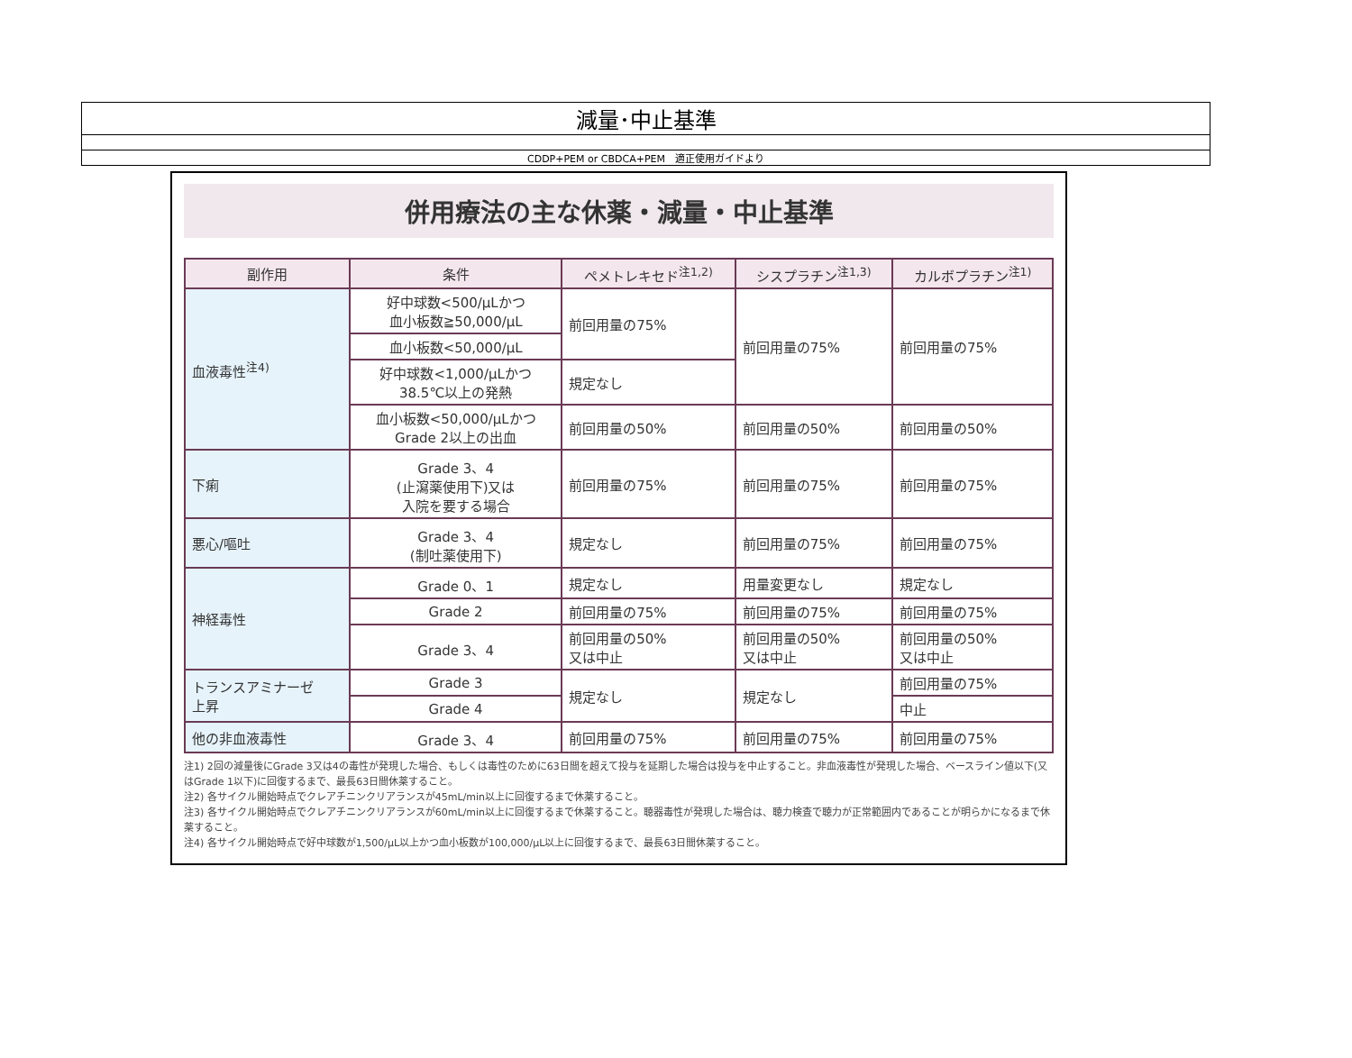| 減量･中止基準 |
| CDDP+PEM or CBDCA+PEM 適正使用ガイドより |
併用療法の主な休薬・減量・中止基準
| 副作用 | 条件 | ペメトレキセド<sup>注1,2)</sup> | シスプラチン<sup>注1,3)</sup> | カルボプラチン<sup>注1)</sup> |
| --- | --- | --- | --- | --- |
| 血液毒性<sup>注4)</sup> | 好中球数<500/μLかつ 血小板数≧50,000/μL | 前回用量の75% | 前回用量の75% | 前回用量の75% |
| | 血小板数<50,000/μL | | | |
| | 好中球数<1,000/μLかつ 38.5℃以上の発熱 | 規定なし | | |
| | 血小板数<50,000/μLかつ Grade 2以上の出血 | 前回用量の50% | 前回用量の50% | 前回用量の50% |
| 下痢 | Grade 3、4 (止瀉薬使用下)又は 入院を要する場合 | 前回用量の75% | 前回用量の75% | 前回用量の75% |
| 悪心/嘔吐 | Grade 3、4 (制吐薬使用下) | 規定なし | 前回用量の75% | 前回用量の75% |
| 神経毒性 | Grade 0、1 | 規定なし | 用量変更なし | 規定なし |
| | Grade 2 | 前回用量の75% | 前回用量の75% | 前回用量の75% |
| | Grade 3、4 | 前回用量の50% 又は中止 | 前回用量の50% 又は中止 | 前回用量の50% 又は中止 |
| トランスアミナーゼ 上昇 | Grade 3 | 規定なし | 規定なし | 前回用量の75% |
| | Grade 4 | | | 中止 |
| 他の非血液毒性 | Grade 3、4 | 前回用量の75% | 前回用量の75% | 前回用量の75% |
注1) 2回の減量後にGrade 3又は4の毒性が発現した場合、もしくは毒性のために63日間を超えて投与を延期した場合は投与を中止すること。非血液毒性が発現した場合、ベースライン値以下(又はGrade 1以下)に回復するまで、最長63日間休薬すること。
注2) 各サイクル開始時点でクレアチニンクリアランスが45mL/min以上に回復するまで休薬すること。
注3) 各サイクル開始時点でクレアチニンクリアランスが60mL/min以上に回復するまで休薬すること。聴器毒性が発現した場合は、聴力検査で聴力が正常範囲内であることが明らかになるまで休薬すること。
注4) 各サイクル開始時点で好中球数が1,500/μL以上かつ血小板数が100,000/μL以上に回復するまで、最長63日間休薬すること。